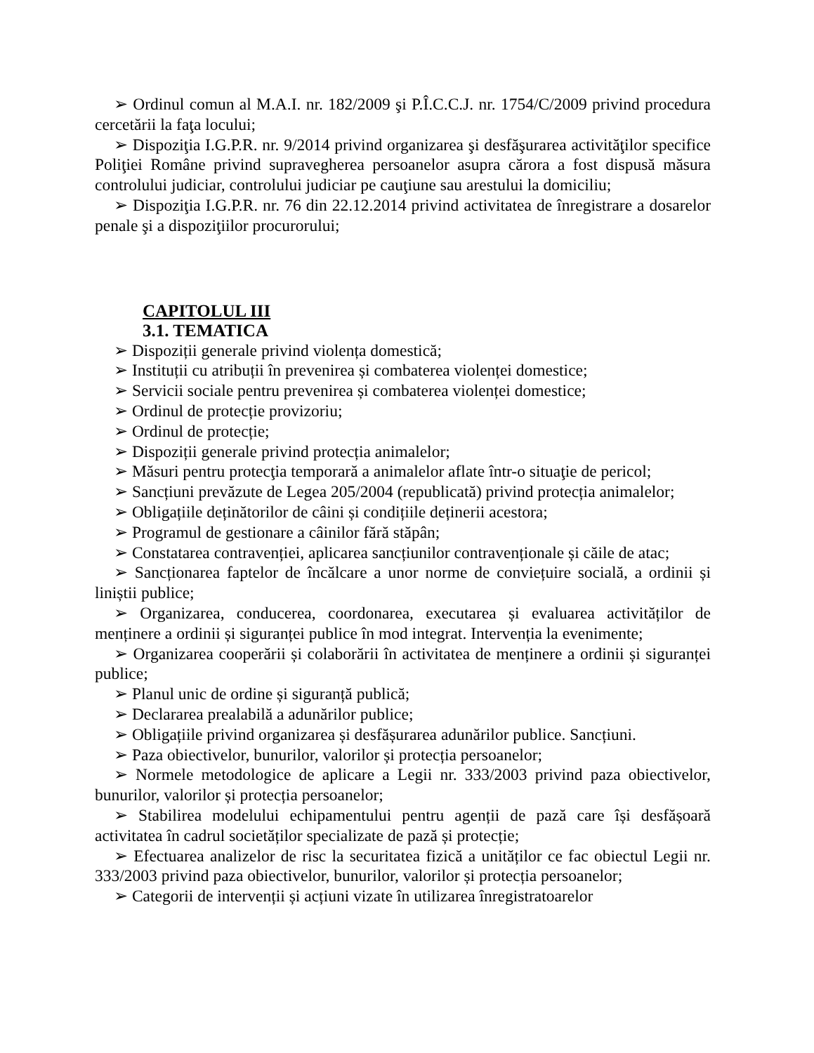➢ Ordinul comun al M.A.I. nr. 182/2009 şi P.Î.C.C.J. nr. 1754/C/2009 privind procedura cercetării la faţa locului;
➢ Dispoziţia I.G.P.R. nr. 9/2014 privind organizarea şi desfăşurarea activităţilor specifice Poliţiei Române privind supravegherea persoanelor asupra cărora a fost dispusă măsura controlului judiciar, controlului judiciar pe cauţiune sau arestului la domiciliu;
➢ Dispoziţia I.G.P.R. nr. 76 din 22.12.2014 privind activitatea de înregistrare a dosarelor penale şi a dispoziţiilor procurorului;
CAPITOLUL III
3.1. TEMATICA
➢ Dispoziții generale privind violența domestică;
➢ Instituții cu atribuții în prevenirea și combaterea violenței domestice;
➢ Servicii sociale pentru prevenirea și combaterea violenței domestice;
➢ Ordinul de protecție provizoriu;
➢ Ordinul de protecție;
➢ Dispoziții generale privind protecția animalelor;
➢ Măsuri pentru protecţia temporară a animalelor aflate într-o situaţie de pericol;
➢ Sancțiuni prevăzute de Legea 205/2004 (republicată) privind protecția animalelor;
➢ Obligațiile deținătorilor de câini și condițiile deținerii acestora;
➢ Programul de gestionare a câinilor fără stăpân;
➢ Constatarea contravenției, aplicarea sancțiunilor contravenționale și căile de atac;
➢ Sancționarea faptelor de încălcare a unor norme de conviețuire socială, a ordinii și liniștii publice;
➢ Organizarea, conducerea, coordonarea, executarea și evaluarea activităților de menținere a ordinii și siguranței publice în mod integrat. Intervenția la evenimente;
➢ Organizarea cooperării și colaborării în activitatea de menținere a ordinii și siguranței publice;
➢ Planul unic de ordine și siguranță publică;
➢ Declararea prealabilă a adunărilor publice;
➢ Obligațiile privind organizarea și desfășurarea adunărilor publice. Sancțiuni.
➢ Paza obiectivelor, bunurilor, valorilor și protecția persoanelor;
➢ Normele metodologice de aplicare a Legii nr. 333/2003 privind paza obiectivelor, bunurilor, valorilor și protecția persoanelor;
➢ Stabilirea modelului echipamentului pentru agenții de pază care își desfășoară activitatea în cadrul societăților specializate de pază și protecție;
➢ Efectuarea analizelor de risc la securitatea fizică a unităților ce fac obiectul Legii nr. 333/2003 privind paza obiectivelor, bunurilor, valorilor și protecția persoanelor;
➢ Categorii de intervenții și acțiuni vizate în utilizarea înregistratoarelor